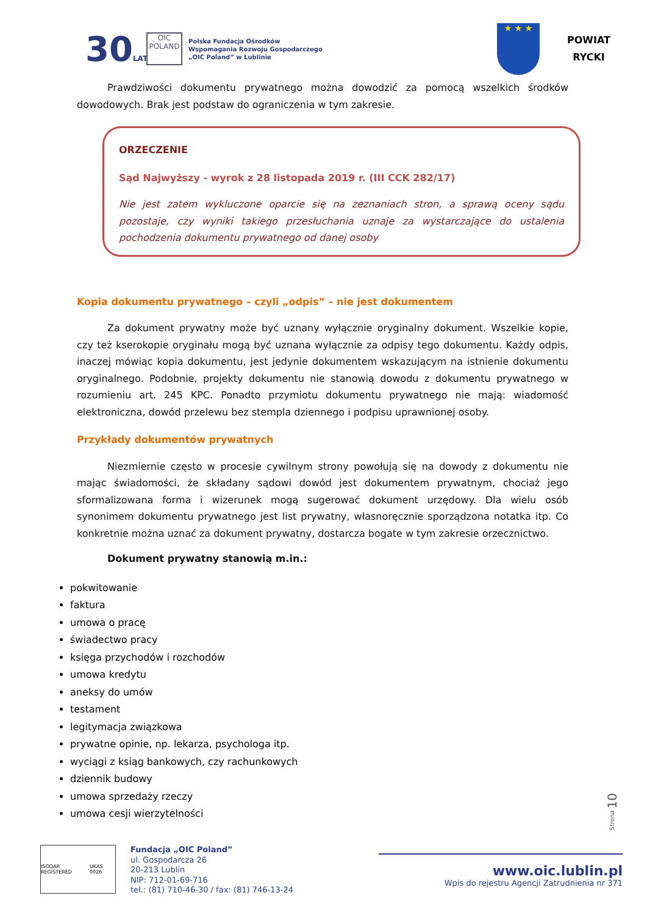30LAT
OIC POLAND
Polska Fundacja Ośrodków
Wspomagania Rozwoju Gospodarczego
„OIC Poland” w Lublinie
★ ★ ★
POWIAT
RYCKI
Prawdziwości dokumentu prywatnego można dowodzić za pomocą wszelkich środków dowodowych. Brak jest podstaw do ograniczenia w tym zakresie.
ORZECZENIE
Sąd Najwyższy - wyrok z 28 listopada 2019 r. (III CCK 282/17)
Nie jest zatem wykluczone oparcie się na zeznaniach stron, a sprawą oceny sądu pozostaje, czy wyniki takiego przesłuchania uznaje za wystarczające do ustalenia pochodzenia dokumentu prywatnego od danej osoby
Kopia dokumentu prywatnego – czyli „odpis” – nie jest dokumentem
Za dokument prywatny może być uznany wyłącznie oryginalny dokument. Wszelkie kopie, czy też kserokopie oryginału mogą być uznana wyłącznie za odpisy tego dokumentu. Każdy odpis, inaczej mówiąc kopia dokumentu, jest jedynie dokumentem wskazującym na istnienie dokumentu oryginalnego. Podobnie, projekty dokumentu nie stanowią dowodu z dokumentu prywatnego w rozumieniu art. 245 KPC. Ponadto przymiotu dokumentu prywatnego nie mają: wiadomość elektroniczna, dowód przelewu bez stempla dziennego i podpisu uprawnionej osoby.
Przykłady dokumentów prywatnych
Niezmiernie często w procesie cywilnym strony powołują się na dowody z dokumentu nie mając świadomości, że składany sądowi dowód jest dokumentem prywatnym, chociaż jego sformalizowana forma i wizerunek mogą sugerować dokument urzędowy. Dla wielu osób synonimem dokumentu prywatnego jest list prywatny, własnoręcznie sporządzona notatka itp. Co konkretnie można uznać za dokument prywatny, dostarcza bogate w tym zakresie orzecznictwo.
Dokument prywatny stanowią m.in.:
pokwitowanie
faktura
umowa o pracę
świadectwo pracy
księga przychodów i rozchodów
umowa kredytu
aneksy do umów
testament
legitymacja związkowa
prywatne opinie, np. lekarza, psychologa itp.
wyciągi z ksiąg bankowych, czy rachunkowych
dziennik budowy
umowa sprzedaży rzeczy
umowa cesji wierzytelności
Strona 10
ISOQAR REGISTERED UKAS 0026
Fundacja „OIC Poland”
ul. Gospodarcza 26
20-213 Lublin
NIP: 712-01-69-716
tel.: (81) 710-46-30 / fax: (81) 746-13-24
www.oic.lublin.pl
Wpis do rejestru Agencji Zatrudnienia nr 371